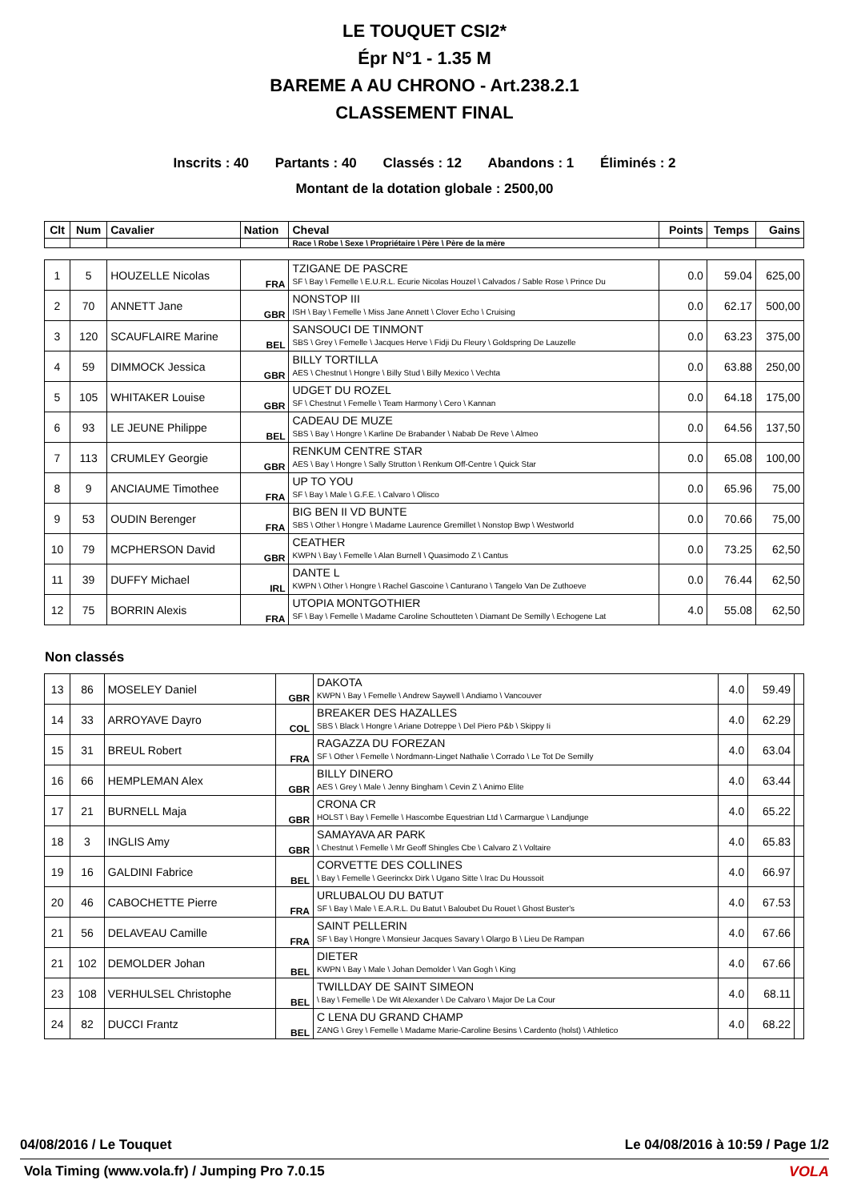LE TOUQUET CSI2*
Épr N°1 - 1.35 M
BAREME A AU CHRONO - Art.238.2.1
CLASSEMENT FINAL
Inscrits : 40 Partants : 40 Classés : 12 Abandons : 1 Éliminés : 2
Montant de la dotation globale : 2500,00
| Clt | Num | Cavalier | Nation | Cheval | Points | Temps | Gains |
| --- | --- | --- | --- | --- | --- | --- | --- |
| | | | | Race \ Robe \ Sexe \ Propriétaire \ Père \ Père de la mère | | | |
| 1 | 5 | HOUZELLE Nicolas | FRA | TZIGANE DE PASCRE SF \ Bay \ Femelle \ E.U.R.L. Ecurie Nicolas Houzel \ Calvados / Sable Rose \ Prince Du | 0.0 | 59.04 | 625,00 |
| 2 | 70 | ANNETT Jane | GBR | NONSTOP III ISH \ Bay \ Femelle \ Miss Jane Annett \ Clover Echo \ Cruising | 0.0 | 62.17 | 500,00 |
| 3 | 120 | SCAUFLAIRE Marine | BEL | SANSOUCI DE TINMONT SBS \ Grey \ Femelle \ Jacques Herve \ Fidji Du Fleury \ Goldspring De Lauzelle | 0.0 | 63.23 | 375,00 |
| 4 | 59 | DIMMOCK Jessica | GBR | BILLY TORTILLA AES \ Chestnut \ Hongre \ Billy Stud \ Billy Mexico \ Vechta | 0.0 | 63.88 | 250,00 |
| 5 | 105 | WHITAKER Louise | GBR | UDGET DU ROZEL SF \ Chestnut \ Femelle \ Team Harmony \ Cero \ Kannan | 0.0 | 64.18 | 175,00 |
| 6 | 93 | LE JEUNE Philippe | BEL | CADEAU DE MUZE SBS \ Bay \ Hongre \ Karline De Brabander \ Nabab De Reve \ Almeo | 0.0 | 64.56 | 137,50 |
| 7 | 113 | CRUMLEY Georgie | GBR | RENKUM CENTRE STAR AES \ Bay \ Hongre \ Sally Strutton \ Renkum Off-Centre \ Quick Star | 0.0 | 65.08 | 100,00 |
| 8 | 9 | ANCIAUME Timothee | FRA | UP TO YOU SF \ Bay \ Male \ G.F.E. \ Calvaro \ Olisco | 0.0 | 65.96 | 75,00 |
| 9 | 53 | OUDIN Berenger | FRA | BIG BEN II VD BUNTE SBS \ Other \ Hongre \ Madame Laurence Gremillet \ Nonstop Bwp \ Westworld | 0.0 | 70.66 | 75,00 |
| 10 | 79 | MCPHERSON David | GBR | CEATHER KWPN \ Bay \ Femelle \ Alan Burnell \ Quasimodo Z \ Cantus | 0.0 | 73.25 | 62,50 |
| 11 | 39 | DUFFY Michael | IRL | DANTE L KWPN \ Other \ Hongre \ Rachel Gascoine \ Canturano \ Tangelo Van De Zuthoeve | 0.0 | 76.44 | 62,50 |
| 12 | 75 | BORRIN Alexis | FRA | UTOPIA MONTGOTHIER SF \ Bay \ Femelle \ Madame Caroline Schoutteten \ Diamant De Semilly \ Echogene Lat | 4.0 | 55.08 | 62,50 |
Non classés
| 13 | 86 | MOSELEY Daniel | GBR | DAKOTA KWPN \ Bay \ Femelle \ Andrew Saywell \ Andiamo \ Vancouver | 4.0 | 59.49 | |
| 14 | 33 | ARROYAVE Dayro | COL | BREAKER DES HAZALLES SBS \ Black \ Hongre \ Ariane Dotreppe \ Del Piero P&b \ Skippy Ii | 4.0 | 62.29 | |
| 15 | 31 | BREUL Robert | FRA | RAGAZZA DU FOREZAN SF \ Other \ Femelle \ Nordmann-Linget Nathalie \ Corrado \ Le Tot De Semilly | 4.0 | 63.04 | |
| 16 | 66 | HEMPLEMAN Alex | GBR | BILLY DINERO AES \ Grey \ Male \ Jenny Bingham \ Cevin Z \ Animo Elite | 4.0 | 63.44 | |
| 17 | 21 | BURNELL Maja | GBR | CRONA CR HOLST \ Bay \ Femelle \ Hascombe Equestrian Ltd \ Carmargue \ Landjunge | 4.0 | 65.22 | |
| 18 | 3 | INGLIS Amy | GBR | SAMAYAVA AR PARK \ Chestnut \ Femelle \ Mr Geoff Shingles Cbe \ Calvaro Z \ Voltaire | 4.0 | 65.83 | |
| 19 | 16 | GALDINI Fabrice | BEL | CORVETTE DES COLLINES \ Bay \ Femelle \ Geerinckx Dirk \ Ugano Sitte \ Irac Du Houssoit | 4.0 | 66.97 | |
| 20 | 46 | CABOCHETTE Pierre | FRA | URLUBALOU DU BATUT SF \ Bay \ Male \ E.A.R.L. Du Batut \ Baloubet Du Rouet \ Ghost Buster's | 4.0 | 67.53 | |
| 21 | 56 | DELAVEAU Camille | FRA | SAINT PELLERIN SF \ Bay \ Hongre \ Monsieur Jacques Savary \ Olargo B \ Lieu De Rampan | 4.0 | 67.66 | |
| 21 | 102 | DEMOLDER Johan | BEL | DIETER KWPN \ Bay \ Male \ Johan Demolder \ Van Gogh \ King | 4.0 | 67.66 | |
| 23 | 108 | VERHULSEL Christophe | BEL | TWILLDAY DE SAINT SIMEON \ Bay \ Femelle \ De Wit Alexander \ De Calvaro \ Major De La Cour | 4.0 | 68.11 | |
| 24 | 82 | DUCCI Frantz | BEL | C LENA DU GRAND CHAMP ZANG \ Grey \ Femelle \ Madame Marie-Caroline Besins \ Cardento (holst) \ Athletico | 4.0 | 68.22 | |
04/08/2016 / Le Touquet Le 04/08/2016 à 10:59 / Page 1/2
Vola Timing (www.vola.fr) / Jumping Pro 7.0.15
VOLA